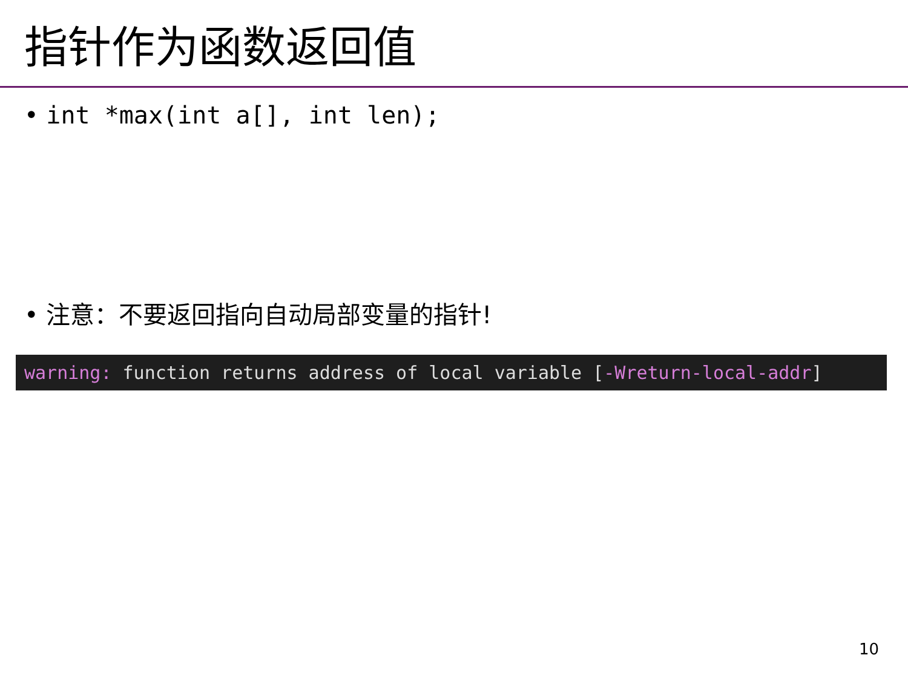指针作为函数返回值
• int *max(int a[], int len);
• 注意：不要返回指向自动局部变量的指针!
warning: function returns address of local variable [-Wreturn-local-addr]
10